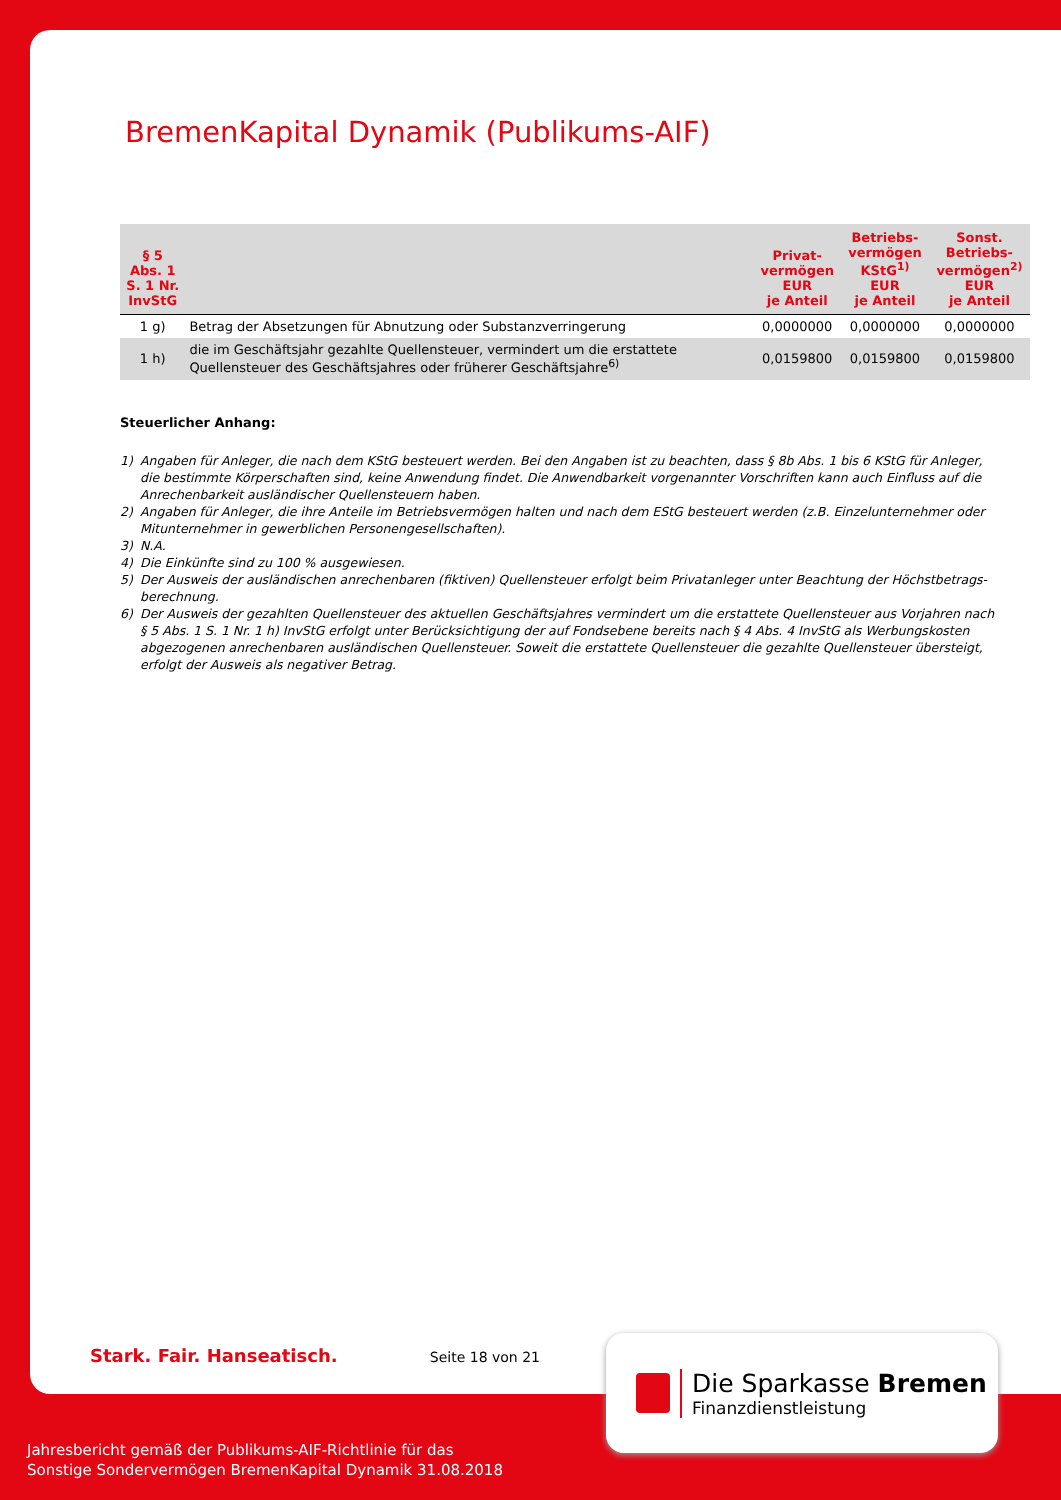BremenKapital Dynamik (Publikums-AIF)
| § 5 Abs. 1 S. 1 Nr. InvStG | | Privat- vermögen EUR je Anteil | Betriebs- vermögen KStG<sup>1)</sup> EUR je Anteil | Sonst. Betriebs- vermögen<sup>2)</sup> EUR je Anteil |
| --- | --- | --- | --- | --- |
| 1 g) | Betrag der Absetzungen für Abnutzung oder Substanzverringerung | 0,0000000 | 0,0000000 | 0,0000000 |
| 1 h) | die im Geschäftsjahr gezahlte Quellensteuer, vermindert um die erstattete Quellensteuer des Geschäftsjahres oder früherer Geschäftsjahre<sup>6)</sup> | 0,0159800 | 0,0159800 | 0,0159800 |
Steuerlicher Anhang:
1) Angaben für Anleger, die nach dem KStG besteuert werden. Bei den Angaben ist zu beachten, dass § 8b Abs. 1 bis 6 KStG für Anleger, die bestimmte Körperschaften sind, keine Anwendung findet. Die Anwendbarkeit vorgenannter Vorschriften kann auch Einfluss auf die Anrechenbarkeit ausländischer Quellensteuern haben.
2) Angaben für Anleger, die ihre Anteile im Betriebsvermögen halten und nach dem EStG besteuert werden (z.B. Einzelunternehmer oder Mitunternehmer in gewerblichen Personengesellschaften).
3) N.A.
4) Die Einkünfte sind zu 100 % ausgewiesen.
5) Der Ausweis der ausländischen anrechenbaren (fiktiven) Quellensteuer erfolgt beim Privatanleger unter Beachtung der Höchstbetrags-berechnung.
6) Der Ausweis der gezahlten Quellensteuer des aktuellen Geschäftsjahres vermindert um die erstattete Quellensteuer aus Vorjahren nach § 5 Abs. 1 S. 1 Nr. 1 h) InvStG erfolgt unter Berücksichtigung der auf Fondsebene bereits nach § 4 Abs. 4 InvStG als Werbungskosten abgezogenen anrechenbaren ausländischen Quellensteuer. Soweit die erstattete Quellensteuer die gezahlte Quellensteuer übersteigt, erfolgt der Ausweis als negativer Betrag.
Stark. Fair. Hanseatisch. Seite 18 von 21
Die Sparkasse Bremen
Finanzdienstleistung
Jahresbericht gemäß der Publikums-AIF-Richtlinie für das
Sonstige Sondervermögen BremenKapital Dynamik 31.08.2018